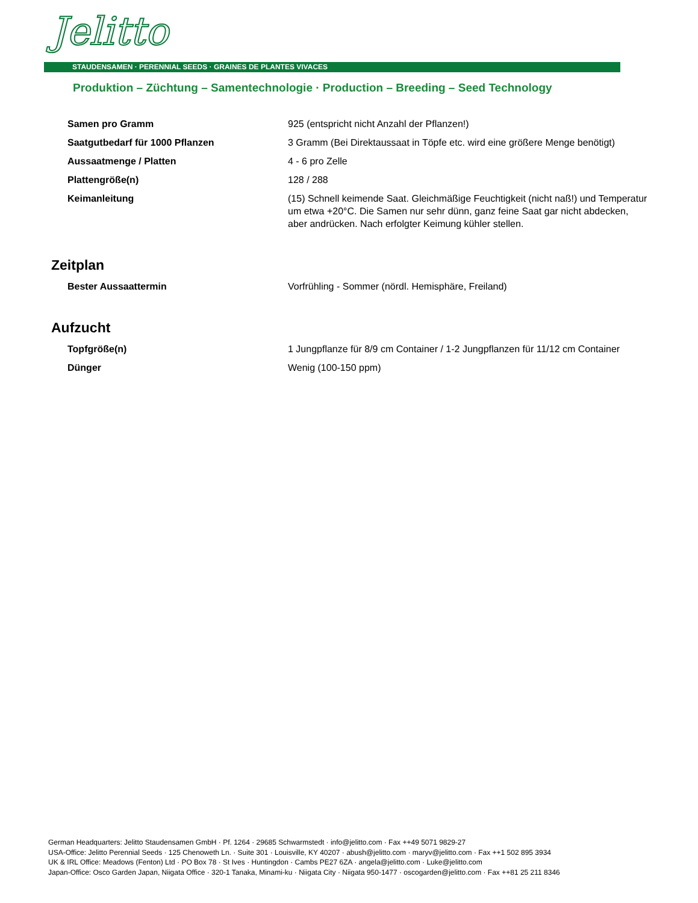Jelitto
STAUDENSAMEN · PERENNIAL SEEDS · GRAINES DE PLANTES VIVACES
Produktion – Züchtung – Samentechnologie · Production – Breeding – Seed Technology
| Samen pro Gramm | 925 (entspricht nicht Anzahl der Pflanzen!) |
| Saatgutbedarf für 1000 Pflanzen | 3 Gramm (Bei Direktaussaat in Töpfe etc. wird eine größere Menge benötigt) |
| Aussaatmenge / Platten | 4 - 6 pro Zelle |
| Plattengröße(n) | 128 / 288 |
| Keimanleitung | (15) Schnell keimende Saat. Gleichmäßige Feuchtigkeit (nicht naß!) und Temperatur um etwa +20°C. Die Samen nur sehr dünn, ganz feine Saat gar nicht abdecken, aber andrücken. Nach erfolgter Keimung kühler stellen. |
Zeitplan
| Bester Aussaattermin | Vorfrühling - Sommer (nördl. Hemisphäre, Freiland) |
Aufzucht
| Topfgröße(n) | 1 Jungpflanze für 8/9 cm Container / 1-2 Jungpflanzen für 11/12 cm Container |
| Dünger | Wenig (100-150 ppm) |
German Headquarters: Jelitto Staudensamen GmbH · Pf. 1264 · 29685 Schwarmstedt · info@jelitto.com · Fax ++49 5071 9829-27
USA-Office: Jelitto Perennial Seeds · 125 Chenoweth Ln. · Suite 301 · Louisville, KY 40207 · abush@jelitto.com · maryv@jelitto.com · Fax ++1 502 895 3934
UK & IRL Office: Meadows (Fenton) Ltd · PO Box 78 · St Ives · Huntingdon · Cambs PE27 6ZA · angela@jelitto.com · Luke@jelitto.com
Japan-Office: Osco Garden Japan, Niigata Office · 320-1 Tanaka, Minami-ku · Niigata City · Niigata 950-1477 · oscogarden@jelitto.com · Fax ++81 25 211 8346